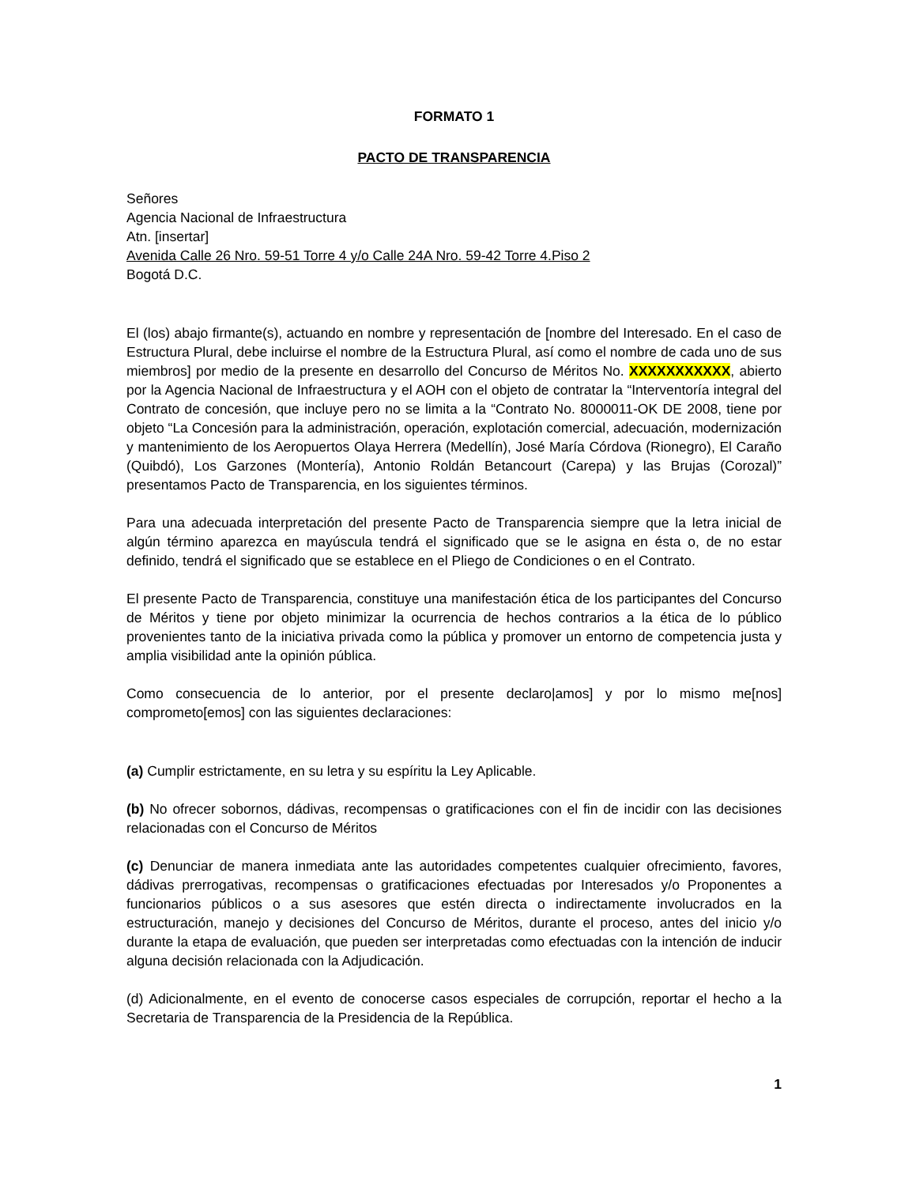FORMATO 1
PACTO DE TRANSPARENCIA
Señores
Agencia Nacional de Infraestructura
Atn. [insertar]
Avenida Calle 26 Nro. 59-51 Torre 4 y/o Calle 24A Nro. 59-42 Torre 4.Piso 2
Bogotá D.C.
El (los) abajo firmante(s), actuando en nombre y representación de [nombre del Interesado. En el caso de Estructura Plural, debe incluirse el nombre de la Estructura Plural, así como el nombre de cada uno de sus miembros] por medio de la presente en desarrollo del Concurso de Méritos No. XXXXXXXXXXX, abierto por la Agencia Nacional de Infraestructura y el AOH con el objeto de contratar la “Interventoría integral del Contrato de concesión, que incluye pero no se limita a la “Contrato No. 8000011-OK DE 2008, tiene por objeto “La Concesión para la administración, operación, explotación comercial, adecuación, modernización y mantenimiento de los Aeropuertos Olaya Herrera (Medellín), José María Córdova (Rionegro), El Caraño (Quibdó), Los Garzones (Montería), Antonio Roldán Betancourt (Carepa) y las Brujas (Corozal)” presentamos Pacto de Transparencia, en los siguientes términos.
Para una adecuada interpretación del presente Pacto de Transparencia siempre que la letra inicial de algún término aparezca en mayúscula tendrá el significado que se le asigna en ésta o, de no estar definido, tendrá el significado que se establece en el Pliego de Condiciones o en el Contrato.
El presente Pacto de Transparencia, constituye una manifestación ética de los participantes del Concurso de Méritos y tiene por objeto minimizar la ocurrencia de hechos contrarios a la ética de lo público provenientes tanto de la iniciativa privada como la pública y promover un entorno de competencia justa y amplia visibilidad ante la opinión pública.
Como consecuencia de lo anterior, por el presente declaro|amos] y por lo mismo me[nos] comprometo[emos] con las siguientes declaraciones:
(a) Cumplir estrictamente, en su letra y su espíritu la Ley Aplicable.
(b) No ofrecer sobornos, dádivas, recompensas o gratificaciones con el fin de incidir con las decisiones relacionadas con el Concurso de Méritos
(c) Denunciar de manera inmediata ante las autoridades competentes cualquier ofrecimiento, favores, dádivas prerrogativas, recompensas o gratificaciones efectuadas por Interesados y/o Proponentes a funcionarios públicos o a sus asesores que estén directa o indirectamente involucrados en la estructuración, manejo y decisiones del Concurso de Méritos, durante el proceso, antes del inicio y/o durante la etapa de evaluación, que pueden ser interpretadas como efectuadas con la intención de inducir alguna decisión relacionada con la Adjudicación.
(d) Adicionalmente, en el evento de conocerse casos especiales de corrupción, reportar el hecho a la Secretaria de Transparencia de la Presidencia de la República.
1